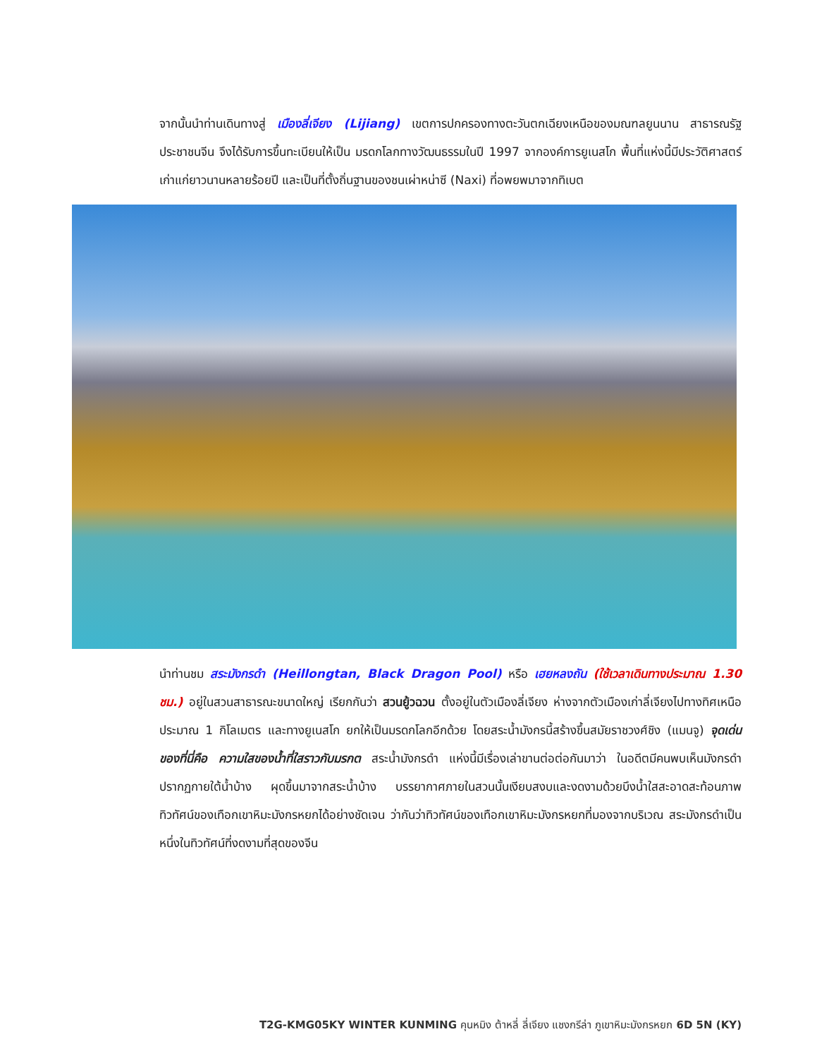จากนั้นนำท่านเดินทางสู่ เมืองลี่เจียง (Lijiang) เขตการปกครองทางตะวันตกเฉียงเหนือของมณฑลยูนนาน สาธารณรัฐประชาชนจีน จึงได้รับการขึ้นทะเบียนให้เป็น มรดกโลกทางวัฒนธรรมในปี 1997 จากองค์การยูเนสโก พื้นที่แห่งนี้มีประวัติศาสตร์เก่าแก่ยาวนานหลายร้อยปี และเป็นที่ตั้งถิ่นฐานของชนเผ่าหน่าซี (Naxi) ที่อพยพมาจากทิเบต
นำท่านชม สระมังกรดำ (Heillongtan, Black Dragon Pool) หรือ เฮยหลงถัน (ใช้เวลาเดินทางประมาณ 1.30 ชม.) อยู่ในสวนสาธารณะขนาดใหญ่ เรียกกันว่า สวนยู้วฉวน ตั้งอยู่ในตัวเมืองลี่เจียง ห่างจากตัวเมืองเก่าลี่เจียงไปทางทิศเหนือประมาณ 1 กิโลเมตร และทางยูเนสโก ยกให้เป็นมรดกโลกอีกด้วย โดยสระน้ำมังกรนี้สร้างขึ้นสมัยราชวงศ์ชิง (แมนจู) จุดเด่นของที่นี่คือ ความใสของน้ำที่ใสราวกับมรกต สระน้ำมังกรดำ แห่งนี้มีเรื่องเล่าขานต่อต่อกันมาว่า ในอดีตมีคนพบเห็นมังกรดำปรากฏกายใต้น้ำบ้าง ผุดขึ้นมาจากสระน้ำบ้าง บรรยากาศภายในสวนนั้นเงียบสงบและงดงามด้วยบึงน้ำใสสะอาดสะท้อนภาพทิวทัศน์ของเทือกเขาหิมะมังกรหยกได้อย่างชัดเจน ว่ากันว่าทิวทัศน์ของเทือกเขาหิมะมังกรหยกที่มองจากบริเวณ สระมังกรดำเป็นหนึ่งในทิวทัศน์ที่งดงามที่สุดของจีน
T2G-KMG05KY WINTER KUNMING คุนหมิง ต้าหลี่ ลี่เจียง แชงกรีล่า ภูเขาหิมะมังกรหยก 6D 5N (KY)